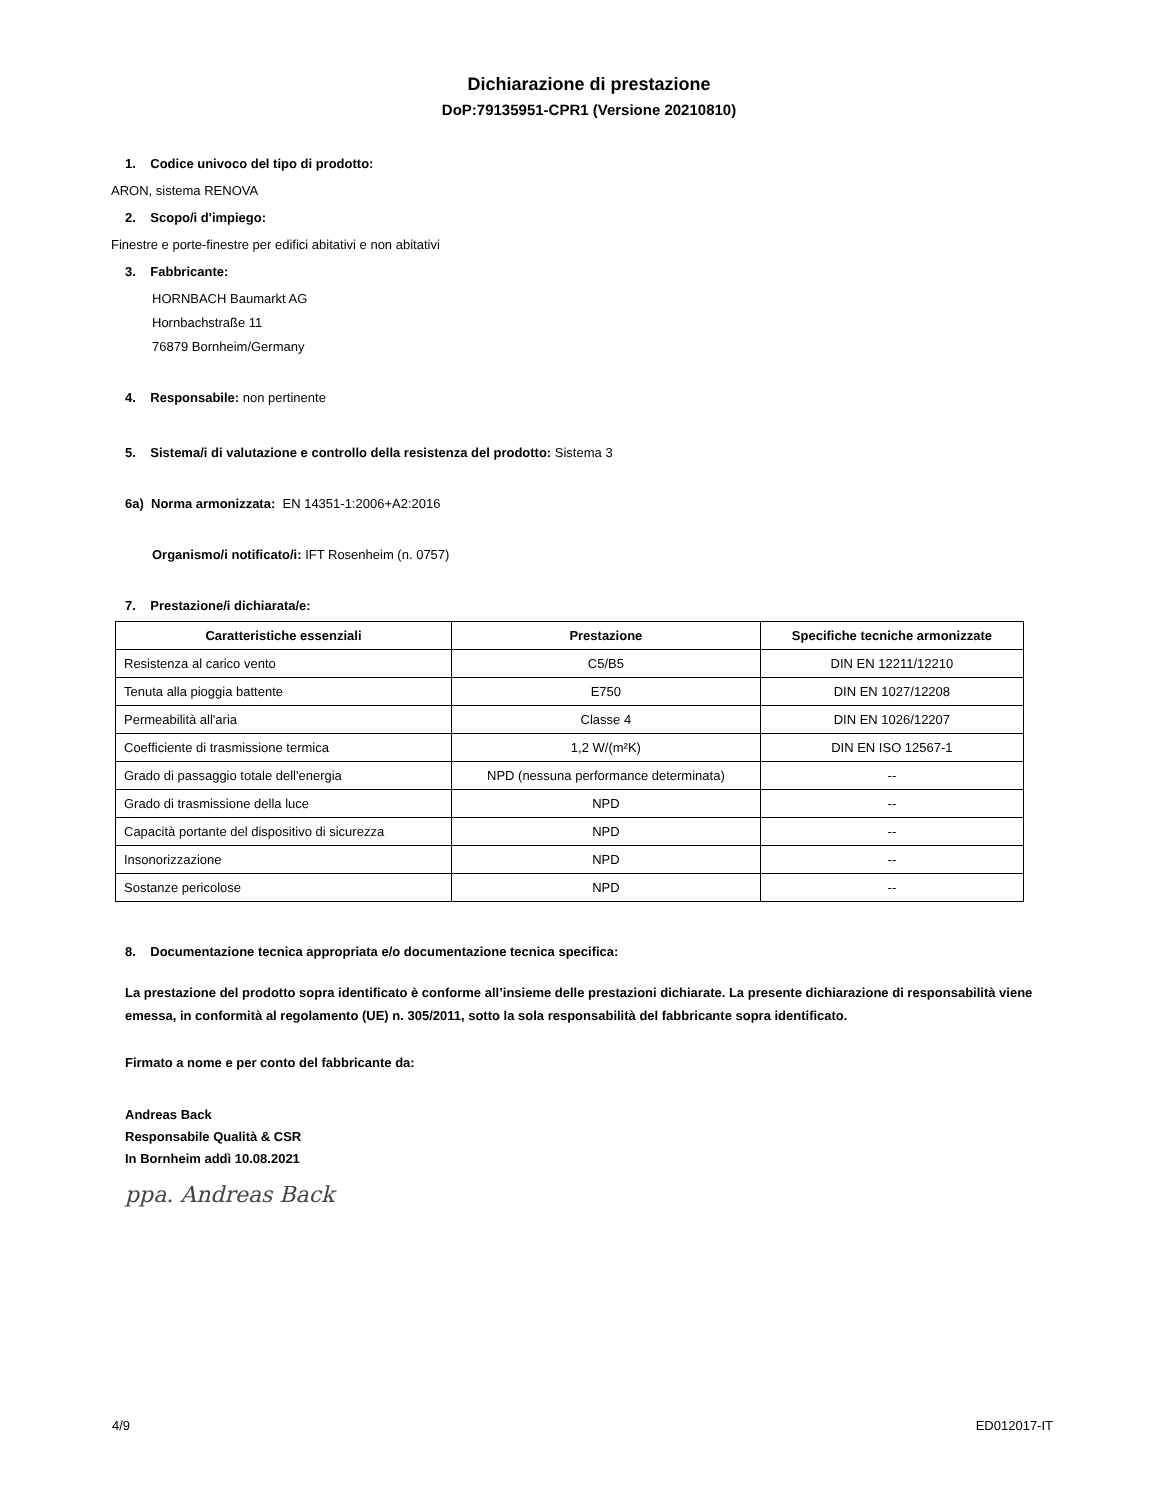Dichiarazione di prestazione
DoP:79135951-CPR1 (Versione 20210810)
1. Codice univoco del tipo di prodotto:
ARON, sistema RENOVA
2. Scopo/i d'impiego:
Finestre e porte-finestre per edifici abitativi e non abitativi
3. Fabbricante:
HORNBACH Baumarkt AG
Hornbachstraße 11
76879 Bornheim/Germany
4. Responsabile: non pertinente
5. Sistema/i di valutazione e controllo della resistenza del prodotto: Sistema 3
6a) Norma armonizzata: EN 14351-1:2006+A2:2016
Organismo/i notificato/i: IFT Rosenheim (n. 0757)
7. Prestazione/i dichiarata/e:
| Caratteristiche essenziali | Prestazione | Specifiche tecniche armonizzate |
| --- | --- | --- |
| Resistenza al carico vento | C5/B5 | DIN EN 12211/12210 |
| Tenuta alla pioggia battente | E750 | DIN EN 1027/12208 |
| Permeabilità all'aria | Classe 4 | DIN EN 1026/12207 |
| Coefficiente di trasmissione termica | 1,2 W/(m²K) | DIN EN ISO 12567-1 |
| Grado di passaggio totale dell'energia | NPD (nessuna performance determinata) | -- |
| Grado di trasmissione della luce | NPD | -- |
| Capacità portante del dispositivo di sicurezza | NPD | -- |
| Insonorizzazione | NPD | -- |
| Sostanze pericolose | NPD | -- |
8. Documentazione tecnica appropriata e/o documentazione tecnica specifica:
La prestazione del prodotto sopra identificato è conforme all’insieme delle prestazioni dichiarate. La presente dichiarazione di responsabilità viene emessa, in conformità al regolamento (UE) n. 305/2011, sotto la sola responsabilità del fabbricante sopra identificato.
Firmato a nome e per conto del fabbricante da:
Andreas Back
Responsabile Qualità & CSR
In Bornheim addì 10.08.2021
ppa. Andreas Back
4/9 ED012017-IT